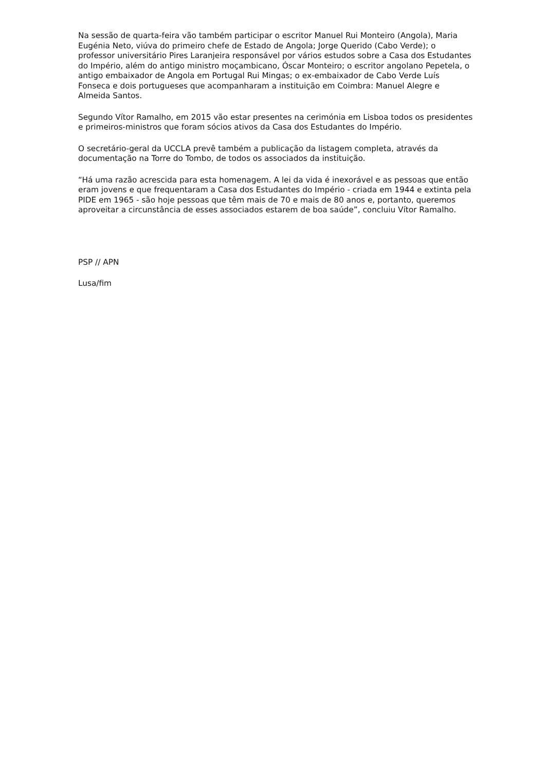Na sessão de quarta-feira vão também participar o escritor Manuel Rui Monteiro (Angola), Maria Eugénia Neto, viúva do primeiro chefe de Estado de Angola; Jorge Querido (Cabo Verde); o professor universitário Pires Laranjeira responsável por vários estudos sobre a Casa dos Estudantes do Império, além do antigo ministro moçambicano, Óscar Monteiro; o escritor angolano Pepetela, o antigo embaixador de Angola em Portugal Rui Mingas; o ex-embaixador de Cabo Verde Luís Fonseca e dois portugueses que acompanharam a instituição em Coimbra: Manuel Alegre e Almeida Santos.
Segundo Vítor Ramalho, em 2015 vão estar presentes na cerimónia em Lisboa todos os presidentes e primeiros-ministros que foram sócios ativos da Casa dos Estudantes do Império.
O secretário-geral da UCCLA prevê também a publicação da listagem completa, através da documentação na Torre do Tombo, de todos os associados da instituição.
“Há uma razão acrescida para esta homenagem. A lei da vida é inexorável e as pessoas que então eram jovens e que frequentaram a Casa dos Estudantes do Império - criada em 1944 e extinta pela PIDE em 1965 - são hoje pessoas que têm mais de 70 e mais de 80 anos e, portanto, queremos aproveitar a circunstância de esses associados estarem de boa saúde”, concluiu Vítor Ramalho.
PSP // APN
Lusa/fim